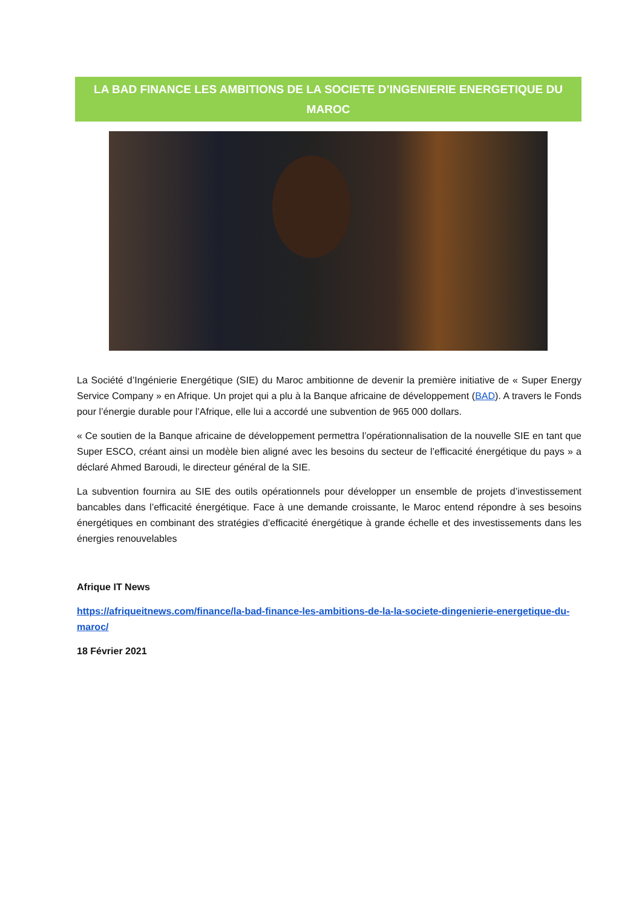LA BAD FINANCE LES AMBITIONS DE LA SOCIETE D’INGENIERIE ENERGETIQUE DU MAROC
La Société d’Ingénierie Energétique (SIE) du Maroc ambitionne de devenir la première initiative de « Super Energy Service Company » en Afrique. Un projet qui a plu à la Banque africaine de développement (BAD). A travers le Fonds pour l’énergie durable pour l’Afrique, elle lui a accordé une subvention de 965 000 dollars.
« Ce soutien de la Banque africaine de développement permettra l’opérationnalisation de la nouvelle SIE en tant que Super ESCO, créant ainsi un modèle bien aligné avec les besoins du secteur de l’efficacité énergétique du pays » a déclaré Ahmed Baroudi, le directeur général de la SIE.
La subvention fournira au SIE des outils opérationnels pour développer un ensemble de projets d’investissement bancables dans l’efficacité énergétique. Face à une demande croissante, le Maroc entend répondre à ses besoins énergétiques en combinant des stratégies d’efficacité énergétique à grande échelle et des investissements dans les énergies renouvelables
Afrique IT News
https://afriqueitnews.com/finance/la-bad-finance-les-ambitions-de-la-la-societe-dingenierie-energetique-du-maroc/
18 Février 2021